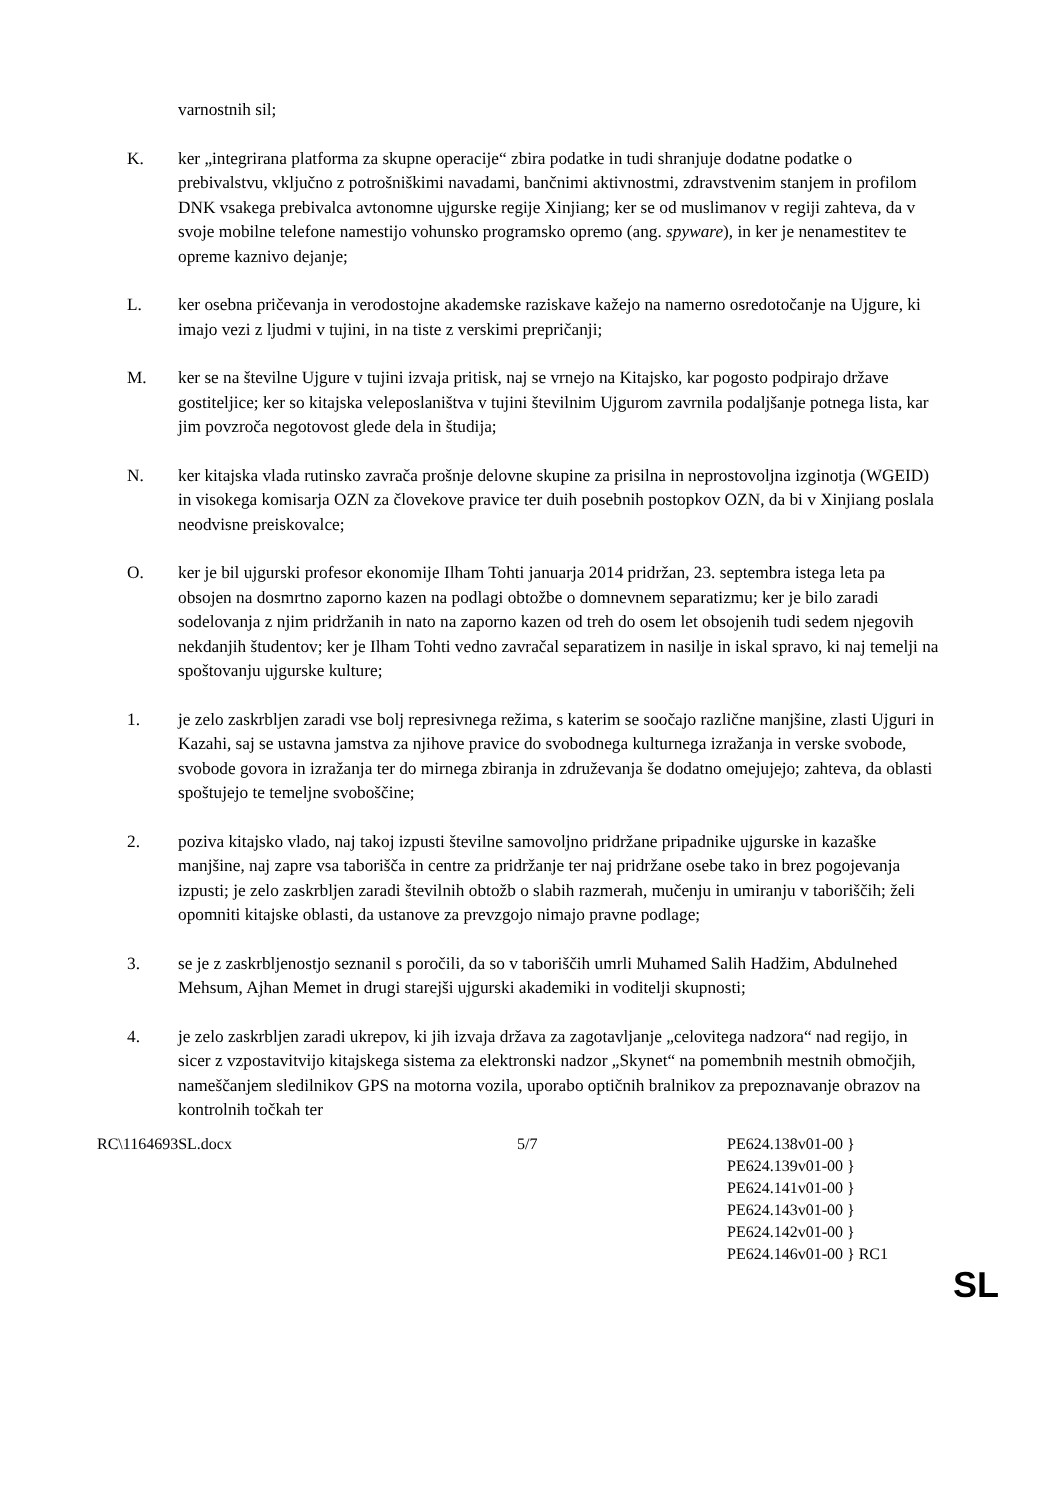varnostnih sil;
K. ker „integrirana platforma za skupne operacije“ zbira podatke in tudi shranjuje dodatne podatke o prebivalstvu, vključno z potrošniškimi navadami, bančnimi aktivnostmi, zdravstvenim stanjem in profilom DNK vsakega prebivalca avtonomne ujgurske regije Xinjiang; ker se od muslimanov v regiji zahteva, da v svoje mobilne telefone namestijo vohunsko programsko opremo (ang. spyware), in ker je nenamestitev te opreme kaznivo dejanje;
L. ker osebna pričevanja in verodostojne akademske raziskave kažejo na namerno osredotočanje na Ujgure, ki imajo vezi z ljudmi v tujini, in na tiste z verskimi prepričanji;
M. ker se na številne Ujgure v tujini izvaja pritisk, naj se vrnejo na Kitajsko, kar pogosto podpirajo države gostiteljice; ker so kitajska veleposlaništva v tujini številnim Ujgurom zavrnila podaljšanje potnega lista, kar jim povzroča negotovost glede dela in študija;
N. ker kitajska vlada rutinsko zavrača prošnje delovne skupine za prisilna in neprostovoljna izginotja (WGEID) in visokega komisarja OZN za človekove pravice ter duih posebnih postopkov OZN, da bi v Xinjiang poslala neodvisne preiskovalce;
O. ker je bil ujgurski profesor ekonomije Ilham Tohti januarja 2014 pridržan, 23. septembra istega leta pa obsojen na dosmrtno zaporno kazen na podlagi obtožbe o domnevnem separatizmu; ker je bilo zaradi sodelovanja z njim pridržanih in nato na zaporno kazen od treh do osem let obsojenih tudi sedem njegovih nekdanjih študentov; ker je Ilham Tohti vedno zavračal separatizem in nasilje in iskal spravo, ki naj temelji na spoštovanju ujgurske kulture;
1. je zelo zaskrbljen zaradi vse bolj represivnega režima, s katerim se soočajo različne manjšine, zlasti Ujguri in Kazahi, saj se ustavna jamstva za njihove pravice do svobodnega kulturnega izražanja in verske svobode, svobode govora in izražanja ter do mirnega zbiranja in združevanja še dodatno omejujejo; zahteva, da oblasti spoštujejo te temeljne svoboščine;
2. poziva kitajsko vlado, naj takoj izpusti številne samovoljno pridržane pripadnike ujgurske in kazaške manjšine, naj zapre vsa taborišča in centre za pridržanje ter naj pridržane osebe tako in brez pogojevanja izpusti; je zelo zaskrbljen zaradi številnih obtožb o slabih razmerah, mučenju in umiranju v taboriščih; želi opomniti kitajske oblasti, da ustanove za prevzgojo nimajo pravne podlage;
3. se je z zaskrbljenostjo seznanil s poročili, da so v taboriščih umrli Muhamed Salih Hadžim, Abdulnehed Mehsum, Ajhan Memet in drugi starejši ujgurski akademiki in voditelji skupnosti;
4. je zelo zaskrbljen zaradi ukrepov, ki jih izvaja država za zagotavljanje „celovitega nadzora“ nad regijo, in sicer z vzpostavitvijo kitajskega sistema za elektronski nadzor „Skynet“ na pomembnih mestnih območjih, nameščanjem sledilnikov GPS na motorna vozila, uporabo optičnih bralnikov za prepoznavanje obrazov na kontrolnih točkah ter
RC\1164693SL.docx 5/7 PE624.138v01-00 }
PE624.139v01-00 }
PE624.141v01-00 }
PE624.143v01-00 }
PE624.142v01-00 }
PE624.146v01-00 } RC1
SL